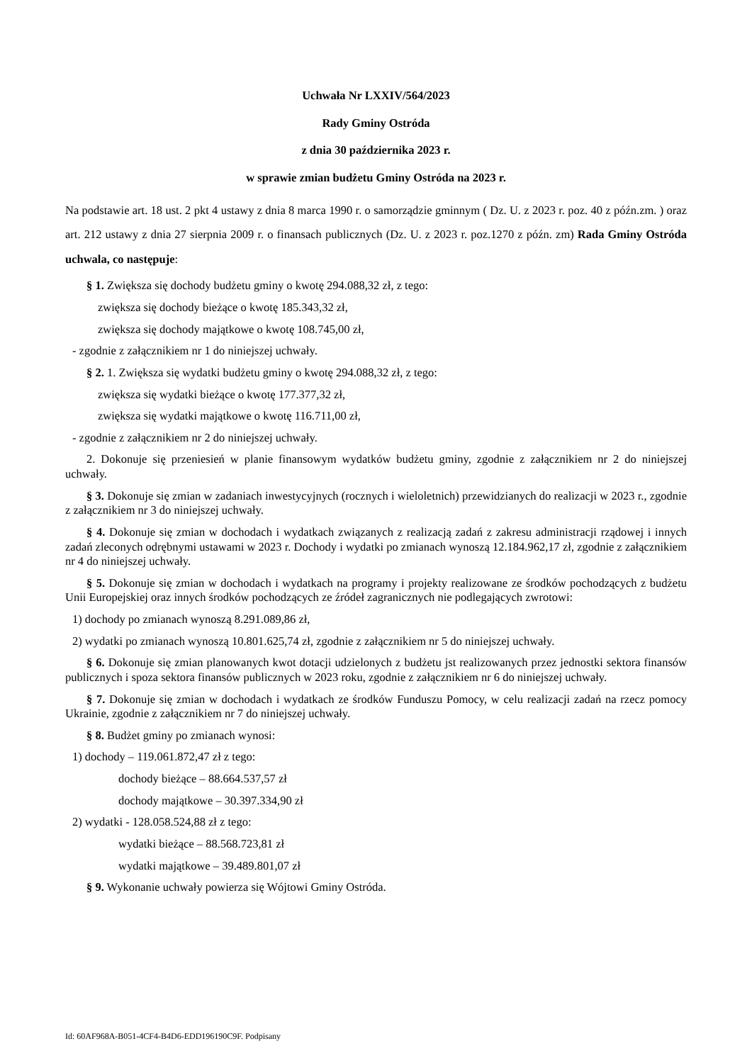Uchwała Nr LXXIV/564/2023
Rady Gminy Ostróda
z dnia 30 października 2023 r.
w sprawie zmian budżetu Gminy Ostróda na 2023 r.
Na podstawie art. 18 ust. 2 pkt 4 ustawy z dnia 8 marca 1990 r. o samorządzie gminnym ( Dz. U. z 2023 r. poz. 40 z późn.zm. ) oraz art. 212 ustawy z dnia 27 sierpnia 2009 r. o finansach publicznych (Dz. U. z 2023 r. poz.1270 z późn. zm) Rada Gminy Ostróda uchwala, co następuje:
§ 1. Zwiększa się dochody budżetu gminy o kwotę 294.088,32 zł, z tego:
zwiększa się dochody bieżące o kwotę 185.343,32 zł,
zwiększa się dochody majątkowe o kwotę 108.745,00 zł,
- zgodnie z załącznikiem nr 1 do niniejszej uchwały.
§ 2. 1. Zwiększa się wydatki budżetu gminy o kwotę 294.088,32 zł, z tego:
zwiększa się wydatki bieżące o kwotę 177.377,32 zł,
zwiększa się wydatki majątkowe o kwotę 116.711,00 zł,
- zgodnie z załącznikiem nr 2 do niniejszej uchwały.
2. Dokonuje się przeniesień w planie finansowym wydatków budżetu gminy, zgodnie z załącznikiem nr 2 do niniejszej uchwały.
§ 3. Dokonuje się zmian w zadaniach inwestycyjnych (rocznych i wieloletnich) przewidzianych do realizacji w 2023 r., zgodnie z załącznikiem nr 3 do niniejszej uchwały.
§ 4. Dokonuje się zmian w dochodach i wydatkach związanych z realizacją zadań z zakresu administracji rządowej i innych zadań zleconych odrębnymi ustawami w 2023 r. Dochody i wydatki po zmianach wynoszą 12.184.962,17 zł, zgodnie z załącznikiem nr 4 do niniejszej uchwały.
§ 5. Dokonuje się zmian w dochodach i wydatkach na programy i projekty realizowane ze środków pochodzących z budżetu Unii Europejskiej oraz innych środków pochodzących ze źródeł zagranicznych nie podlegających zwrotowi:
1) dochody po zmianach wynoszą 8.291.089,86 zł,
2) wydatki po zmianach wynoszą 10.801.625,74 zł, zgodnie z załącznikiem nr 5 do niniejszej uchwały.
§ 6. Dokonuje się zmian planowanych kwot dotacji udzielonych z budżetu jst realizowanych przez jednostki sektora finansów publicznych i spoza sektora finansów publicznych w 2023 roku, zgodnie z załącznikiem nr 6 do niniejszej uchwały.
§ 7. Dokonuje się zmian w dochodach i wydatkach ze środków Funduszu Pomocy, w celu realizacji zadań na rzecz pomocy Ukrainie, zgodnie z załącznikiem nr 7 do niniejszej uchwały.
§ 8. Budżet gminy po zmianach wynosi:
1) dochody – 119.061.872,47 zł z tego:
dochody bieżące – 88.664.537,57 zł
dochody majątkowe – 30.397.334,90 zł
2) wydatki - 128.058.524,88 zł z tego:
wydatki bieżące – 88.568.723,81 zł
wydatki majątkowe – 39.489.801,07 zł
§ 9. Wykonanie uchwały powierza się Wójtowi Gminy Ostróda.
Id: 60AF968A-B051-4CF4-B4D6-EDD196190C9F. Podpisany